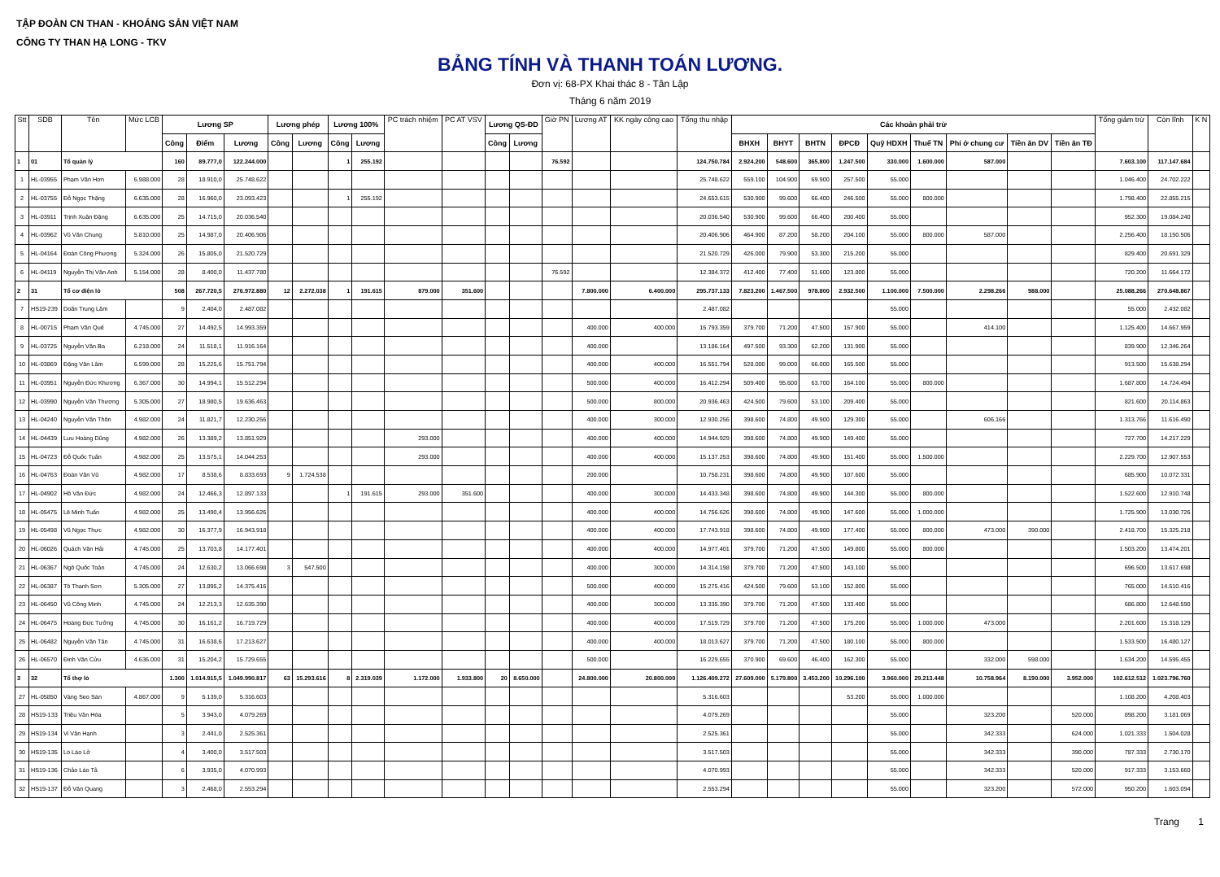TẬP ĐOÀN CN THAN - KHOÁNG SẢN VIỆT NAM
CÔNG TY THAN HẠ LONG - TKV
BẢNG TÍNH VÀ THANH TOÁN LƯƠNG.
Đơn vị: 68-PX Khai thác 8 - Tân Lập
Tháng 6 năm 2019
| Stt | SDB | Tên | Mức LCB | Lương SP | | | Lương phép | | Lương 100% | | PC trách nhiệm | PC AT VSV | Lương QS-ĐD | | Giờ PN | Lương AT | KK ngày công cao | Tổng thu nhập | Các khoản phải trừ | | | | | | | | | Tổng giảm trừ | Còn lĩnh | K N |
| --- | --- | --- | --- | --- | --- | --- | --- | --- | --- | --- | --- | --- | --- | --- | --- | --- | --- | --- | --- | --- | --- | --- | --- | --- | --- | --- | --- | --- | --- | --- |
| | | | | Công | Điểm | Lương | Công | Lương | Công | Lương | | | Công | Lương | | | | | BHXH | BHYT | BHTN | ĐPCĐ | Quỹ HDXH | Thuế TN | Phí ở chung cư | Tiền ăn DV | Tiền ăn TĐ | | | |
| 1 | 01 | Tổ quản lý | | 160 | 89.777,0 | 122.244.000 | | | 1 | 255.192 | | | | | 76.592 | | | 124.750.784 | 2.924.200 | 548.600 | 365.800 | 1.247.500 | 330.000 | 1.600.000 | 587.000 | | | 7.603.100 | 117.147.684 | |
| 1 | HL-03955 | Phạm Văn Hơn | 6.988.000 | 28 | 18.910,0 | 25.748.622 | | | | | | | | | | | | 25.748.622 | 559.100 | 104.900 | 69.900 | 257.500 | 55.000 | | | | | 1.046.400 | 24.702.222 | |
| 2 | HL-03755 | Đỗ Ngọc Thặng | 6.635.000 | 28 | 16.960,0 | 23.093.423 | | | 1 | 255.192 | | | | | | | | 24.653.615 | 530.900 | 99.600 | 66.400 | 246.500 | 55.000 | 800.000 | | | | 1.798.400 | 22.855.215 | |
| 3 | HL-03911 | Trịnh Xuân Đặng | 6.635.000 | 25 | 14.715,0 | 20.036.540 | | | | | | | | | | | | 20.036.540 | 530.900 | 99.600 | 66.400 | 200.400 | 55.000 | | | | | 952.300 | 19.084.240 | |
| 4 | HL-03962 | Vũ Văn Chung | 5.810.000 | 25 | 14.987,0 | 20.406.906 | | | | | | | | | | | | 20.406.906 | 464.900 | 87.200 | 58.200 | 204.100 | 55.000 | 800.000 | 587.000 | | | 2.256.400 | 18.150.506 | |
| 5 | HL-04164 | Đoàn Công Phượng | 5.324.000 | 26 | 15.805,0 | 21.520.729 | | | | | | | | | | | | 21.520.729 | 426.000 | 79.900 | 53.300 | 215.200 | 55.000 | | | | | 829.400 | 20.691.329 | |
| 6 | HL-04119 | Nguyễn Thị Vân Anh | 5.154.000 | 28 | 8.400,0 | 11.437.780 | | | | | | | | | 76.592 | | | 12.384.372 | 412.400 | 77.400 | 51.600 | 123.800 | 55.000 | | | | | 720.200 | 11.664.172 | |
| 2 | 31 | Tổ cơ điện lò | | 508 | 267.720,5 | 276.972.880 | 12 | 2.272.038 | 1 | 191.615 | 879.000 | 351.600 | | | | 7.800.000 | 6.400.000 | 295.737.133 | 7.823.200 | 1.467.500 | 978.800 | 2.932.500 | 1.100.000 | 7.500.000 | 2.298.266 | 988.000 | | 25.088.266 | 270.648.867 | |
| 7 | HS19-239 | Doãn Trung Lâm | | 9 | 2.404,0 | 2.487.082 | | | | | | | | | | | | 2.487.082 | | | | | 55.000 | | | | | 55.000 | 2.432.082 | |
| 8 | HL-00715 | Phạm Văn Quế | 4.745.000 | 27 | 14.492,5 | 14.993.359 | | | | | | | | | | 400.000 | 400.000 | 15.793.359 | 379.700 | 71.200 | 47.500 | 157.900 | 55.000 | | 414.100 | | | 1.125.400 | 14.667.959 | |
| 9 | HL-03725 | Nguyễn Văn Ba | 6.218.000 | 24 | 11.518,1 | 11.916.164 | | | | | | | | | | 400.000 | | 13.186.164 | 497.500 | 93.300 | 62.200 | 131.900 | 55.000 | | | | | 839.900 | 12.346.264 | |
| 10 | HL-03869 | Đặng Văn Lâm | 6.599.000 | 28 | 15.225,6 | 15.751.794 | | | | | | | | | | 400.000 | 400.000 | 16.551.794 | 528.000 | 99.000 | 66.000 | 165.500 | 55.000 | | | | | 913.500 | 15.638.294 | |
| 11 | HL-03951 | Nguyễn Đức Khương | 6.367.000 | 30 | 14.994,1 | 15.512.294 | | | | | | | | | | 500.000 | 400.000 | 16.412.294 | 509.400 | 95.600 | 63.700 | 164.100 | 55.000 | 800.000 | | | | 1.687.800 | 14.724.494 | |
| 12 | HL-03990 | Nguyễn Văn Thương | 5.305.000 | 27 | 18.980,5 | 19.636.463 | | | | | | | | | | 500.000 | 800.000 | 20.936.463 | 424.500 | 79.600 | 53.100 | 209.400 | 55.000 | | | | | 821.600 | 20.114.863 | |
| 13 | HL-04240 | Nguyễn Văn Thôn | 4.982.000 | 24 | 11.821,7 | 12.230.256 | | | | | | | | | | 400.000 | 300.000 | 12.930.256 | 398.600 | 74.800 | 49.900 | 129.300 | 55.000 | | 606.166 | | | 1.313.766 | 11.616.490 | |
| 14 | HL-04439 | Lưu Hoàng Dũng | 4.982.000 | 26 | 13.389,2 | 13.851.929 | | | | | 293.000 | | | | | 400.000 | 400.000 | 14.944.929 | 398.600 | 74.800 | 49.900 | 149.400 | 55.000 | | | | | 727.700 | 14.217.229 | |
| 15 | HL-04723 | Đỗ Quốc Tuấn | 4.982.000 | 25 | 13.575,1 | 14.044.253 | | | | | 293.000 | | | | | 400.000 | 400.000 | 15.137.253 | 398.600 | 74.800 | 49.900 | 151.400 | 55.000 | 1.500.000 | | | | 2.229.700 | 12.907.553 | |
| 16 | HL-04763 | Đoàn Văn Vũ | 4.982.000 | 17 | 8.538,6 | 8.833.693 | 9 | 1.724.538 | | | | | | | | 200.000 | | 10.758.231 | 398.600 | 74.800 | 49.900 | 107.600 | 55.000 | | | | | 685.900 | 10.072.331 | |
| 17 | HL-04902 | Hồ Văn Đức | 4.982.000 | 24 | 12.466,3 | 12.897.133 | | | 1 | 191.615 | 293.000 | 351.600 | | | | 400.000 | 300.000 | 14.433.348 | 398.600 | 74.800 | 49.900 | 144.300 | 55.000 | 800.000 | | | | 1.522.600 | 12.910.748 | |
| 18 | HL-05475 | Lê Minh Tuấn | 4.982.000 | 25 | 13.490,4 | 13.956.626 | | | | | | | | | | 400.000 | 400.000 | 14.756.626 | 398.600 | 74.800 | 49.900 | 147.600 | 55.000 | 1.000.000 | | | | 1.725.900 | 13.030.726 | |
| 19 | HL-05498 | Vũ Ngọc Thực | 4.982.000 | 30 | 16.377,9 | 16.943.918 | | | | | | | | | | 400.000 | 400.000 | 17.743.918 | 398.600 | 74.800 | 49.900 | 177.400 | 55.000 | 800.000 | 473.000 | 390.000 | | 2.418.700 | 15.325.218 | |
| 20 | HL-06026 | Quách Văn Hải | 4.745.000 | 25 | 13.703,8 | 14.177.401 | | | | | | | | | | 400.000 | 400.000 | 14.977.401 | 379.700 | 71.200 | 47.500 | 149.800 | 55.000 | 800.000 | | | | 1.503.200 | 13.474.201 | |
| 21 | HL-06367 | Ngô Quốc Toản | 4.745.000 | 24 | 12.630,2 | 13.066.698 | 3 | 547.500 | | | | | | | | 400.000 | 300.000 | 14.314.198 | 379.700 | 71.200 | 47.500 | 143.100 | 55.000 | | | | | 696.500 | 13.617.698 | |
| 22 | HL-06387 | Tô Thanh Sơn | 5.305.000 | 27 | 13.895,2 | 14.375.416 | | | | | | | | | | 500.000 | 400.000 | 15.275.416 | 424.500 | 79.600 | 53.100 | 152.800 | 55.000 | | | | | 765.000 | 14.510.416 | |
| 23 | HL-06450 | Vũ Công Minh | 4.745.000 | 24 | 12.213,3 | 12.635.390 | | | | | | | | | | 400.000 | 300.000 | 13.335.390 | 379.700 | 71.200 | 47.500 | 133.400 | 55.000 | | | | | 686.800 | 12.648.590 | |
| 24 | HL-06475 | Hoàng Đức Tưởng | 4.745.000 | 30 | 16.161,2 | 16.719.729 | | | | | | | | | | 400.000 | 400.000 | 17.519.729 | 379.700 | 71.200 | 47.500 | 175.200 | 55.000 | 1.000.000 | 473.000 | | | 2.201.600 | 15.318.129 | |
| 25 | HL-06482 | Nguyễn Văn Tân | 4.745.000 | 31 | 16.638,6 | 17.213.627 | | | | | | | | | | 400.000 | 400.000 | 18.013.627 | 379.700 | 71.200 | 47.500 | 180.100 | 55.000 | 800.000 | | | | 1.533.500 | 16.480.127 | |
| 26 | HL-06570 | Đinh Văn Cửu | 4.636.000 | 31 | 15.204,2 | 15.729.655 | | | | | | | | | | 500.000 | | 16.229.655 | 370.900 | 69.600 | 46.400 | 162.300 | 55.000 | | 332.000 | 598.000 | | 1.634.200 | 14.595.455 | |
| 3 | 32 | Tổ thợ lò | | 1.300 | 1.014.915,5 | 1.049.990.817 | 63 | 15.293.616 | 8 | 2.319.039 | 1.172.000 | 1.933.800 | 20 | 8.650.000 | | 24.800.000 | 20.800.000 | 1.126.409.272 | 27.609.000 | 5.179.800 | 3.453.200 | 10.296.100 | 3.960.000 | 29.213.448 | 10.758.964 | 8.190.000 | 3.952.000 | 102.612.512 | 1.023.796.760 | |
| 27 | HL-05850 | Vàng Seo Sán | 4.867.000 | 9 | 5.139,0 | 5.316.603 | | | | | | | | | | | | 5.316.603 | | | | 53.200 | 55.000 | 1.000.000 | | | | 1.108.200 | 4.208.403 | |
| 28 | HS19-133 | Triệu Văn Hòa | | 5 | 3.943,0 | 4.079.269 | | | | | | | | | | | | 4.079.269 | | | | | 55.000 | | 323.200 | | 520.000 | 898.200 | 3.181.069 | |
| 29 | HS19-134 | Vi Văn Hạnh | | 3 | 2.441,0 | 2.525.361 | | | | | | | | | | | | 2.525.361 | | | | | 55.000 | | 342.333 | | 624.000 | 1.021.333 | 1.504.028 | |
| 30 | HS19-135 | Lò Láo Lở | | 4 | 3.400,0 | 3.517.503 | | | | | | | | | | | | 3.517.503 | | | | | 55.000 | | 342.333 | | 390.000 | 787.333 | 2.730.170 | |
| 31 | HS19-136 | Chảo Láo Tả | | 6 | 3.935,0 | 4.070.993 | | | | | | | | | | | | 4.070.993 | | | | | 55.000 | | 342.333 | | 520.000 | 917.333 | 3.153.660 | |
| 32 | HS19-137 | Đỗ Văn Quang | | 3 | 2.468,0 | 2.553.294 | | | | | | | | | | | | 2.553.294 | | | | | 55.000 | | 323.200 | | 572.000 | 950.200 | 1.603.094 | |
Trang 1